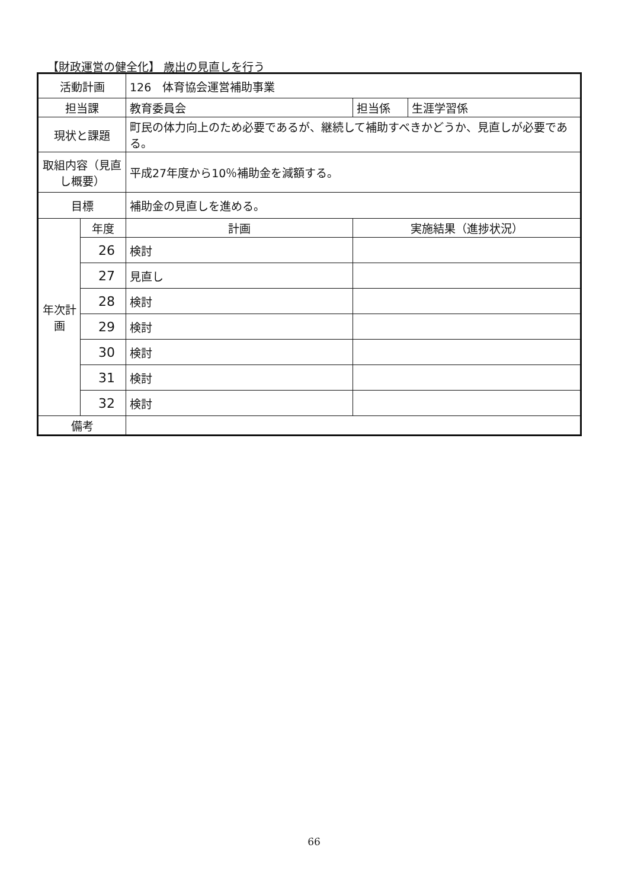【財政運営の健全化】 歳出の見直しを行う
| 活動計画 | | 126 体育協会運営補助事業 | | | |
| 担当課 | | 教育委員会 | | 担当係 | 生涯学習係 |
| 現状と課題 | | 町民の体力向上のため必要であるが、継続して補助すべきかどうか、見直しが必要である。 | | | |
| 取組内容（見直し概要） | | 平成27年度から10％補助金を減額する。 | | | |
| 目標 | | 補助金の見直しを進める。 | | | |
| 年次計画 | 年度 | 計画 | 実施結果（進捗状況） | | |
| | 26 | 検討 | | | |
| | 27 | 見直し | | | |
| | 28 | 検討 | | | |
| | 29 | 検討 | | | |
| | 30 | 検討 | | | |
| | 31 | 検討 | | | |
| | 32 | 検討 | | | |
| 備考 | | | | | |
66